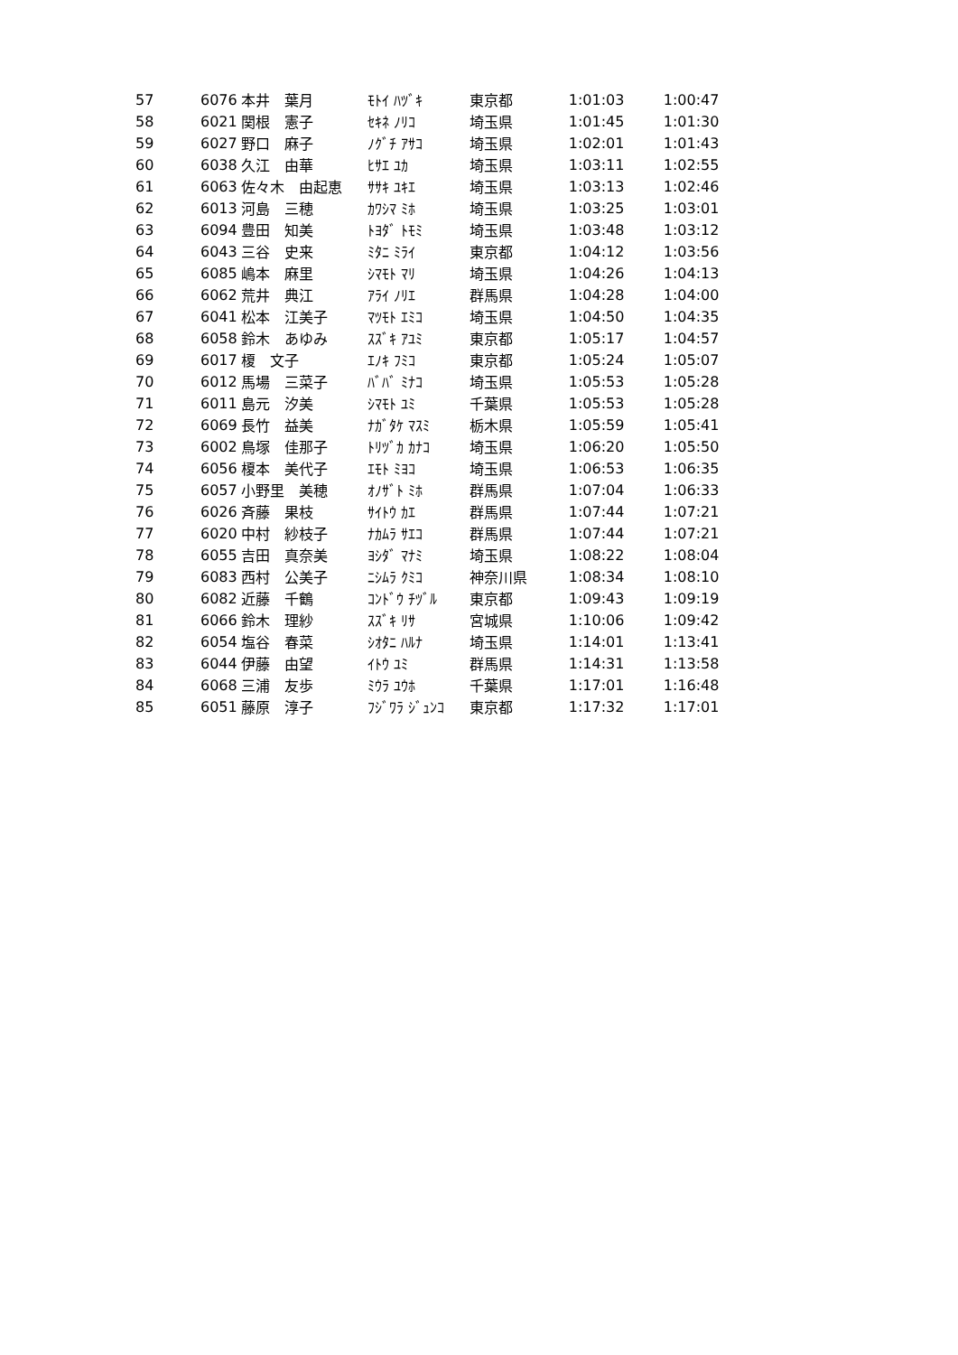| 57 | 6076 | 本井 葉月 | ﾓﾄｲ ﾊﾂﾞｷ | 東京都 | 1:01:03 | 1:00:47 |
| 58 | 6021 | 関根 憲子 | ｾｷﾈ ﾉﾘｺ | 埼玉県 | 1:01:45 | 1:01:30 |
| 59 | 6027 | 野口 麻子 | ﾉｸﾞﾁ ｱｻｺ | 埼玉県 | 1:02:01 | 1:01:43 |
| 60 | 6038 | 久江 由華 | ﾋｻｴ ﾕｶ | 埼玉県 | 1:03:11 | 1:02:55 |
| 61 | 6063 | 佐々木 由起恵 | ｻｻｷ ﾕｷｴ | 埼玉県 | 1:03:13 | 1:02:46 |
| 62 | 6013 | 河島 三穂 | ｶﾜｼﾏ ﾐﾎ | 埼玉県 | 1:03:25 | 1:03:01 |
| 63 | 6094 | 豊田 知美 | ﾄﾖﾀﾞ ﾄﾓﾐ | 埼玉県 | 1:03:48 | 1:03:12 |
| 64 | 6043 | 三谷 史来 | ﾐﾀﾆ ﾐﾗｲ | 東京都 | 1:04:12 | 1:03:56 |
| 65 | 6085 | 嶋本 麻里 | ｼﾏﾓﾄ ﾏﾘ | 埼玉県 | 1:04:26 | 1:04:13 |
| 66 | 6062 | 荒井 典江 | ｱﾗｲ ﾉﾘｴ | 群馬県 | 1:04:28 | 1:04:00 |
| 67 | 6041 | 松本 江美子 | ﾏﾂﾓﾄ ｴﾐｺ | 埼玉県 | 1:04:50 | 1:04:35 |
| 68 | 6058 | 鈴木 あゆみ | ｽｽﾞｷ ｱﾕﾐ | 東京都 | 1:05:17 | 1:04:57 |
| 69 | 6017 | 榎 文子 | ｴﾉｷ ﾌﾐｺ | 東京都 | 1:05:24 | 1:05:07 |
| 70 | 6012 | 馬場 三菜子 | ﾊﾞﾊﾞ ﾐﾅｺ | 埼玉県 | 1:05:53 | 1:05:28 |
| 71 | 6011 | 島元 汐美 | ｼﾏﾓﾄ ﾕﾐ | 千葉県 | 1:05:53 | 1:05:28 |
| 72 | 6069 | 長竹 益美 | ﾅｶﾞﾀｹ ﾏｽﾐ | 栃木県 | 1:05:59 | 1:05:41 |
| 73 | 6002 | 鳥塚 佳那子 | ﾄﾘﾂﾞｶ ｶﾅｺ | 埼玉県 | 1:06:20 | 1:05:50 |
| 74 | 6056 | 榎本 美代子 | ｴﾓﾄ ﾐﾖｺ | 埼玉県 | 1:06:53 | 1:06:35 |
| 75 | 6057 | 小野里 美穂 | ｵﾉｻﾞﾄ ﾐﾎ | 群馬県 | 1:07:04 | 1:06:33 |
| 76 | 6026 | 斉藤 果枝 | ｻｲﾄｳ ｶｴ | 群馬県 | 1:07:44 | 1:07:21 |
| 77 | 6020 | 中村 紗枝子 | ﾅｶﾑﾗ ｻｴｺ | 群馬県 | 1:07:44 | 1:07:21 |
| 78 | 6055 | 吉田 真奈美 | ﾖｼﾀﾞ ﾏﾅﾐ | 埼玉県 | 1:08:22 | 1:08:04 |
| 79 | 6083 | 西村 公美子 | ﾆｼﾑﾗ ｸﾐｺ | 神奈川県 | 1:08:34 | 1:08:10 |
| 80 | 6082 | 近藤 千鶴 | ｺﾝﾄﾞｳ ﾁﾂﾞﾙ | 東京都 | 1:09:43 | 1:09:19 |
| 81 | 6066 | 鈴木 理紗 | ｽｽﾞｷ ﾘｻ | 宮城県 | 1:10:06 | 1:09:42 |
| 82 | 6054 | 塩谷 春菜 | ｼｵﾀﾆ ﾊﾙﾅ | 埼玉県 | 1:14:01 | 1:13:41 |
| 83 | 6044 | 伊藤 由望 | ｲﾄｳ ﾕﾐ | 群馬県 | 1:14:31 | 1:13:58 |
| 84 | 6068 | 三浦 友歩 | ﾐｳﾗ ﾕｳﾎ | 千葉県 | 1:17:01 | 1:16:48 |
| 85 | 6051 | 藤原 淳子 | ﾌｼﾞﾜﾗ ｼﾞｭﾝｺ | 東京都 | 1:17:32 | 1:17:01 |